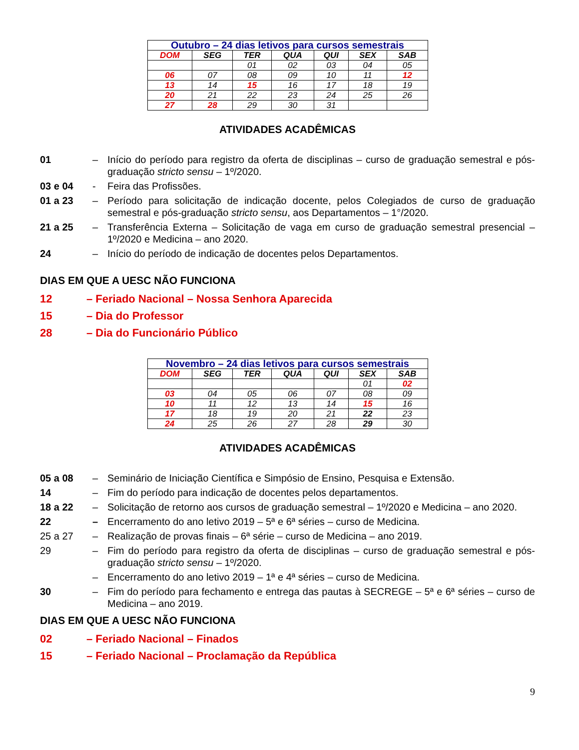| Outubro – 24 dias letivos para cursos semestrais | | | | | | |
| --- | --- | --- | --- | --- | --- | --- |
| DOM | SEG | TER | QUA | QUI | SEX | SAB |
| | | 01 | 02 | 03 | 04 | 05 |
| 06 | 07 | 08 | 09 | 10 | 11 | 12 |
| 13 | 14 | 15 | 16 | 17 | 18 | 19 |
| 20 | 21 | 22 | 23 | 24 | 25 | 26 |
| 27 | 28 | 29 | 30 | 31 | | |
ATIVIDADES ACADÊMICAS
01 – Início do período para registro da oferta de disciplinas – curso de graduação semestral e pós-graduação stricto sensu – 1º/2020.
03 e 04 - Feira das Profissões.
01 a 23 – Período para solicitação de indicação docente, pelos Colegiados de curso de graduação semestral e pós-graduação stricto sensu, aos Departamentos – 1°/2020.
21 a 25 – Transferência Externa – Solicitação de vaga em curso de graduação semestral presencial – 1º/2020 e Medicina – ano 2020.
24 – Início do período de indicação de docentes pelos Departamentos.
DIAS EM QUE A UESC NÃO FUNCIONA
12 – Feriado Nacional – Nossa Senhora Aparecida
15 – Dia do Professor
28 – Dia do Funcionário Público
| Novembro – 24 dias letivos para cursos semestrais | | | | | | |
| --- | --- | --- | --- | --- | --- | --- |
| DOM | SEG | TER | QUA | QUI | SEX | SAB |
| | | | | | 01 | 02 |
| 03 | 04 | 05 | 06 | 07 | 08 | 09 |
| 10 | 11 | 12 | 13 | 14 | 15 | 16 |
| 17 | 18 | 19 | 20 | 21 | 22 | 23 |
| 24 | 25 | 26 | 27 | 28 | 29 | 30 |
ATIVIDADES ACADÊMICAS
05 a 08 – Seminário de Iniciação Científica e Simpósio de Ensino, Pesquisa e Extensão.
14 – Fim do período para indicação de docentes pelos departamentos.
18 a 22 – Solicitação de retorno aos cursos de graduação semestral – 1º/2020 e Medicina – ano 2020.
22 – Encerramento do ano letivo 2019 – 5ª e 6ª séries – curso de Medicina.
25 a 27 – Realização de provas finais – 6ª série – curso de Medicina – ano 2019.
29 – Fim do período para registro da oferta de disciplinas – curso de graduação semestral e pós-graduação stricto sensu – 1º/2020.
– Encerramento do ano letivo 2019 – 1ª e 4ª séries – curso de Medicina.
30 – Fim do período para fechamento e entrega das pautas à SECREGE – 5ª e 6ª séries – curso de Medicina – ano 2019.
DIAS EM QUE A UESC NÃO FUNCIONA
02 – Feriado Nacional – Finados
15 – Feriado Nacional – Proclamação da República
9